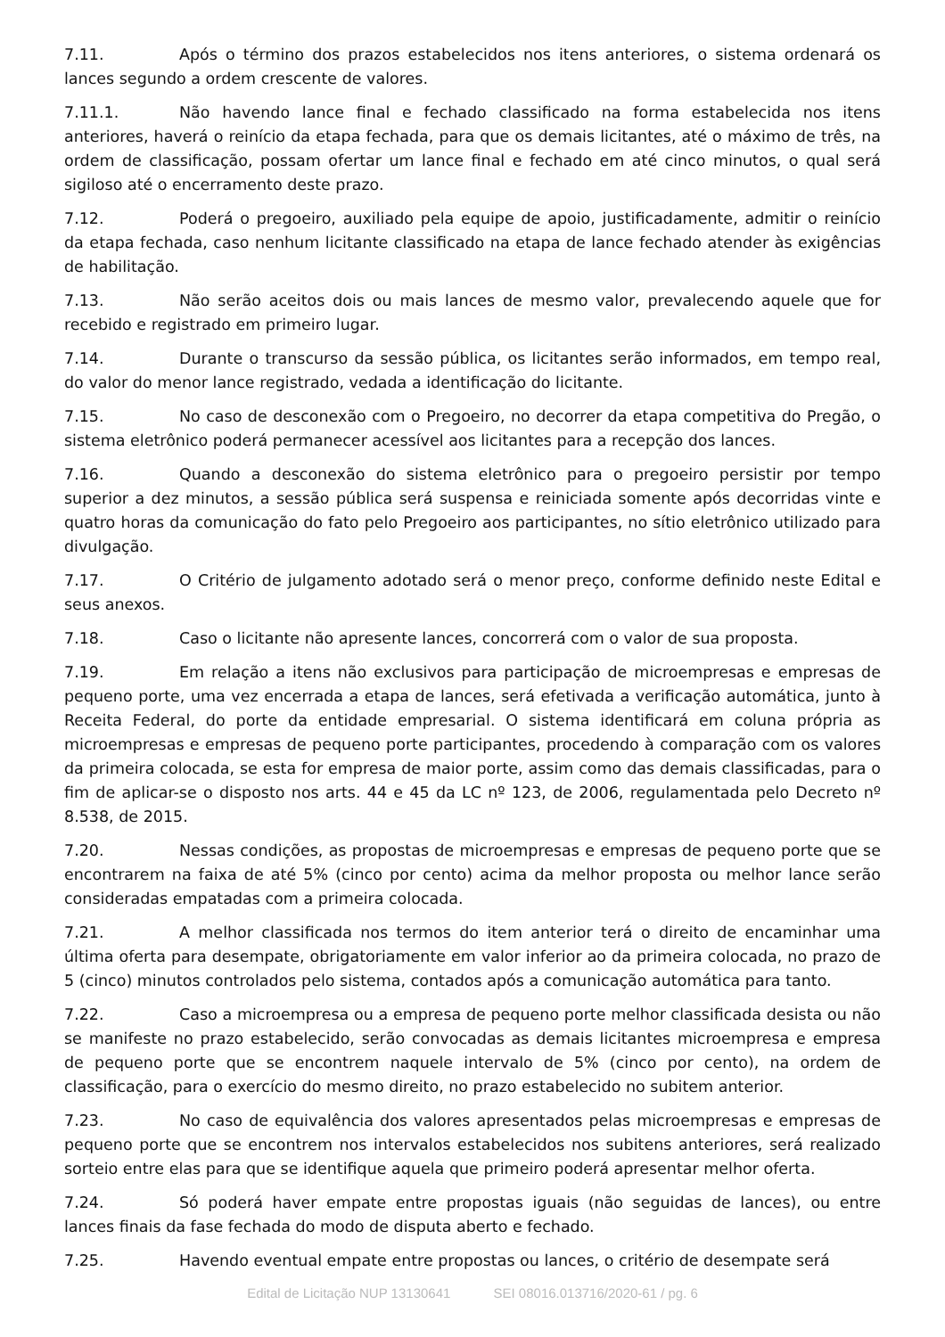7.11. Após o término dos prazos estabelecidos nos itens anteriores, o sistema ordenará os lances segundo a ordem crescente de valores.
7.11.1. Não havendo lance final e fechado classificado na forma estabelecida nos itens anteriores, haverá o reinício da etapa fechada, para que os demais licitantes, até o máximo de três, na ordem de classificação, possam ofertar um lance final e fechado em até cinco minutos, o qual será sigiloso até o encerramento deste prazo.
7.12. Poderá o pregoeiro, auxiliado pela equipe de apoio, justificadamente, admitir o reinício da etapa fechada, caso nenhum licitante classificado na etapa de lance fechado atender às exigências de habilitação.
7.13. Não serão aceitos dois ou mais lances de mesmo valor, prevalecendo aquele que for recebido e registrado em primeiro lugar.
7.14. Durante o transcurso da sessão pública, os licitantes serão informados, em tempo real, do valor do menor lance registrado, vedada a identificação do licitante.
7.15. No caso de desconexão com o Pregoeiro, no decorrer da etapa competitiva do Pregão, o sistema eletrônico poderá permanecer acessível aos licitantes para a recepção dos lances.
7.16. Quando a desconexão do sistema eletrônico para o pregoeiro persistir por tempo superior a dez minutos, a sessão pública será suspensa e reiniciada somente após decorridas vinte e quatro horas da comunicação do fato pelo Pregoeiro aos participantes, no sítio eletrônico utilizado para divulgação.
7.17. O Critério de julgamento adotado será o menor preço, conforme definido neste Edital e seus anexos.
7.18. Caso o licitante não apresente lances, concorrerá com o valor de sua proposta.
7.19. Em relação a itens não exclusivos para participação de microempresas e empresas de pequeno porte, uma vez encerrada a etapa de lances, será efetivada a verificação automática, junto à Receita Federal, do porte da entidade empresarial. O sistema identificará em coluna própria as microempresas e empresas de pequeno porte participantes, procedendo à comparação com os valores da primeira colocada, se esta for empresa de maior porte, assim como das demais classificadas, para o fim de aplicar-se o disposto nos arts. 44 e 45 da LC nº 123, de 2006, regulamentada pelo Decreto nº 8.538, de 2015.
7.20. Nessas condições, as propostas de microempresas e empresas de pequeno porte que se encontrarem na faixa de até 5% (cinco por cento) acima da melhor proposta ou melhor lance serão consideradas empatadas com a primeira colocada.
7.21. A melhor classificada nos termos do item anterior terá o direito de encaminhar uma última oferta para desempate, obrigatoriamente em valor inferior ao da primeira colocada, no prazo de 5 (cinco) minutos controlados pelo sistema, contados após a comunicação automática para tanto.
7.22. Caso a microempresa ou a empresa de pequeno porte melhor classificada desista ou não se manifeste no prazo estabelecido, serão convocadas as demais licitantes microempresa e empresa de pequeno porte que se encontrem naquele intervalo de 5% (cinco por cento), na ordem de classificação, para o exercício do mesmo direito, no prazo estabelecido no subitem anterior.
7.23. No caso de equivalência dos valores apresentados pelas microempresas e empresas de pequeno porte que se encontrem nos intervalos estabelecidos nos subitens anteriores, será realizado sorteio entre elas para que se identifique aquela que primeiro poderá apresentar melhor oferta.
7.24. Só poderá haver empate entre propostas iguais (não seguidas de lances), ou entre lances finais da fase fechada do modo de disputa aberto e fechado.
7.25. Havendo eventual empate entre propostas ou lances, o critério de desempate será
Edital de Licitação NUP 13130641 SEI 08016.013716/2020-61 / pg. 6